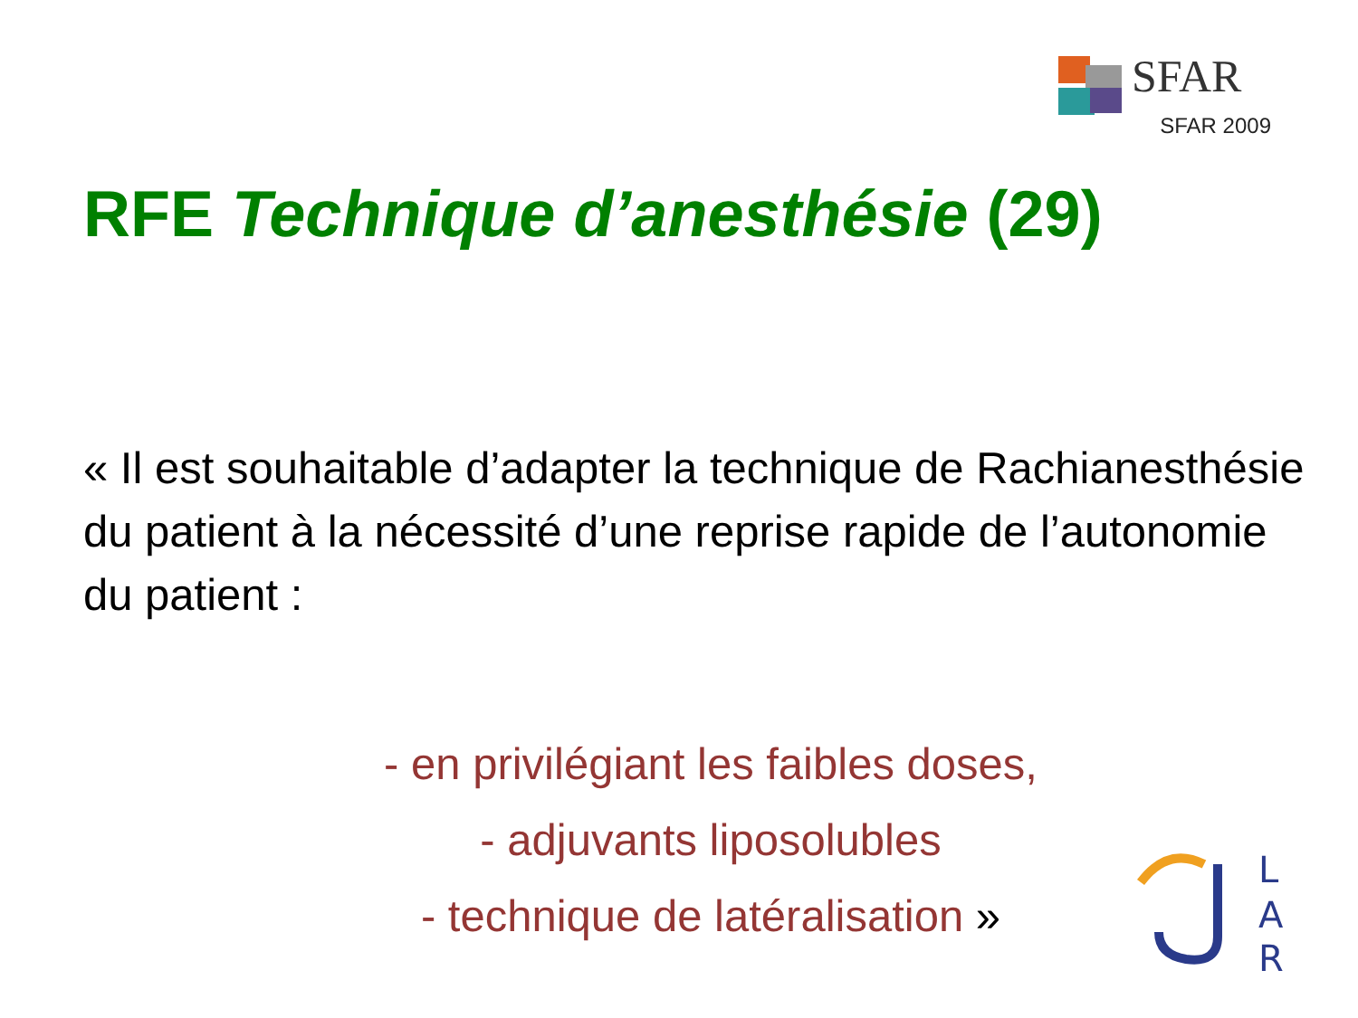SFAR
SFAR 2009
RFE Technique d’anesthésie (29)
« Il est souhaitable d’adapter la technique de Rachianesthésie du patient à la nécessité d’une reprise rapide de l’autonomie du patient :
- en privilégiant les faibles doses,
- adjuvants liposolubles
- technique de latéralisation »
L
A
R